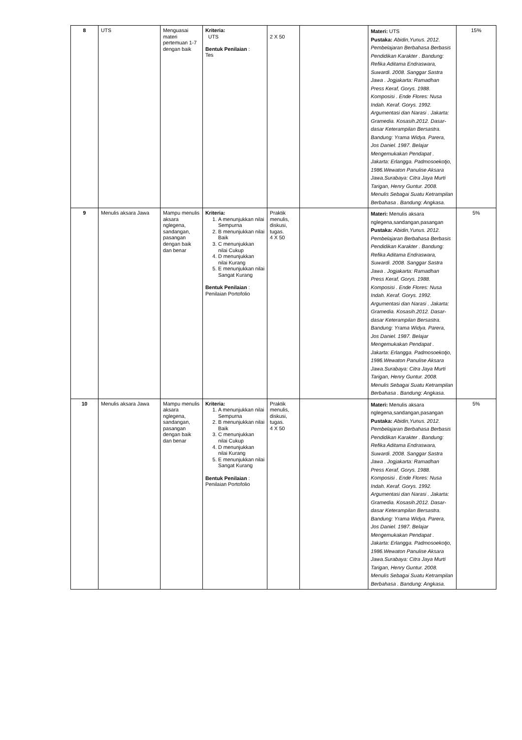| 8 | UTS | Menguasai materi pertemuan 1-7 dengan baik | Kriteria: UTS Bentuk Penilaian : Tes | 2 X 50 | | Materi: UTS Pustaka: Abidin,Yunus. 2012. Pembelajaran Berbahasa Berbasis Pendidikan Karakter . Bandung: Refika Aditama Endraswara, Suwardi. 2008. Sanggar Sastra Jawa . Jogjakarta: Ramadhan Press Keraf, Gorys. 1988. Komposisi . Ende Flores: Nusa Indah. Keraf. Gorys. 1992. Argumentasi dan Narasi . Jakarta: Gramedia. Kosasih.2012. Dasar-dasar Keterampilan Bersastra. Bandung: Yrama Widya. Parera, Jos Daniel. 1987. Belajar Mengemukakan Pendapat . Jakarta: Erlangga. Padmosoekotjo, 1986.Wewaton Panulise Aksara Jawa.Surabaya: Citra Jaya Murti Tarigan, Henry Guntur. 2008. Menulis Sebagai Suatu Ketrampilan Berbahasa . Bandung: Angkasa. | 15% |
| 9 | Menulis aksara Jawa | Mampu menulis aksara nglegena, sandangan, pasangan dengan baik dan benar | Kriteria: 1. A menunjukkan nilai Sempurna 2. B menunjukkan nilai Baik 3. C menunjukkan nilai Cukup 4. D menunjukkan nilai Kurang 5. E menunjukkan nilai Sangat Kurang Bentuk Penilaian : Penilaian Portofolio | Praktik menulis, diskusi, tugas. 4 X 50 | | Materi: Menulis aksara nglegena,sandangan,pasangan Pustaka: Abidin,Yunus. 2012. Pembelajaran Berbahasa Berbasis Pendidikan Karakter . Bandung: Refika Aditama Endraswara, Suwardi. 2008. Sanggar Sastra Jawa . Jogjakarta: Ramadhan Press Keraf, Gorys. 1988. Komposisi . Ende Flores: Nusa Indah. Keraf. Gorys. 1992. Argumentasi dan Narasi . Jakarta: Gramedia. Kosasih.2012. Dasar-dasar Keterampilan Bersastra. Bandung: Yrama Widya. Parera, Jos Daniel. 1987. Belajar Mengemukakan Pendapat . Jakarta: Erlangga. Padmosoekotjo, 1986.Wewaton Panulise Aksara Jawa.Surabaya: Citra Jaya Murti Tarigan, Henry Guntur. 2008. Menulis Sebagai Suatu Ketrampilan Berbahasa . Bandung: Angkasa. | 5% |
| 10 | Menulis aksara Jawa | Mampu menulis aksara nglegena, sandangan, pasangan dengan baik dan benar | Kriteria: 1. A menunjukkan nilai Sempurna 2. B menunjukkan nilai Baik 3. C menunjukkan nilai Cukup 4. D menunjukkan nilai Kurang 5. E menunjukkan nilai Sangat Kurang Bentuk Penilaian : Penilaian Portofolio | Praktik menulis, diskusi, tugas. 4 X 50 | | Materi: Menulis aksara nglegena,sandangan,pasangan Pustaka: Abidin,Yunus. 2012. Pembelajaran Berbahasa Berbasis Pendidikan Karakter . Bandung: Refika Aditama Endraswara, Suwardi. 2008. Sanggar Sastra Jawa . Jogjakarta: Ramadhan Press Keraf, Gorys. 1988. Komposisi . Ende Flores: Nusa Indah. Keraf. Gorys. 1992. Argumentasi dan Narasi . Jakarta: Gramedia. Kosasih.2012. Dasar-dasar Keterampilan Bersastra. Bandung: Yrama Widya. Parera, Jos Daniel. 1987. Belajar Mengemukakan Pendapat . Jakarta: Erlangga. Padmosoekotjo, 1986.Wewaton Panulise Aksara Jawa.Surabaya: Citra Jaya Murti Tarigan, Henry Guntur. 2008. Menulis Sebagai Suatu Ketrampilan Berbahasa . Bandung: Angkasa. | 5% |